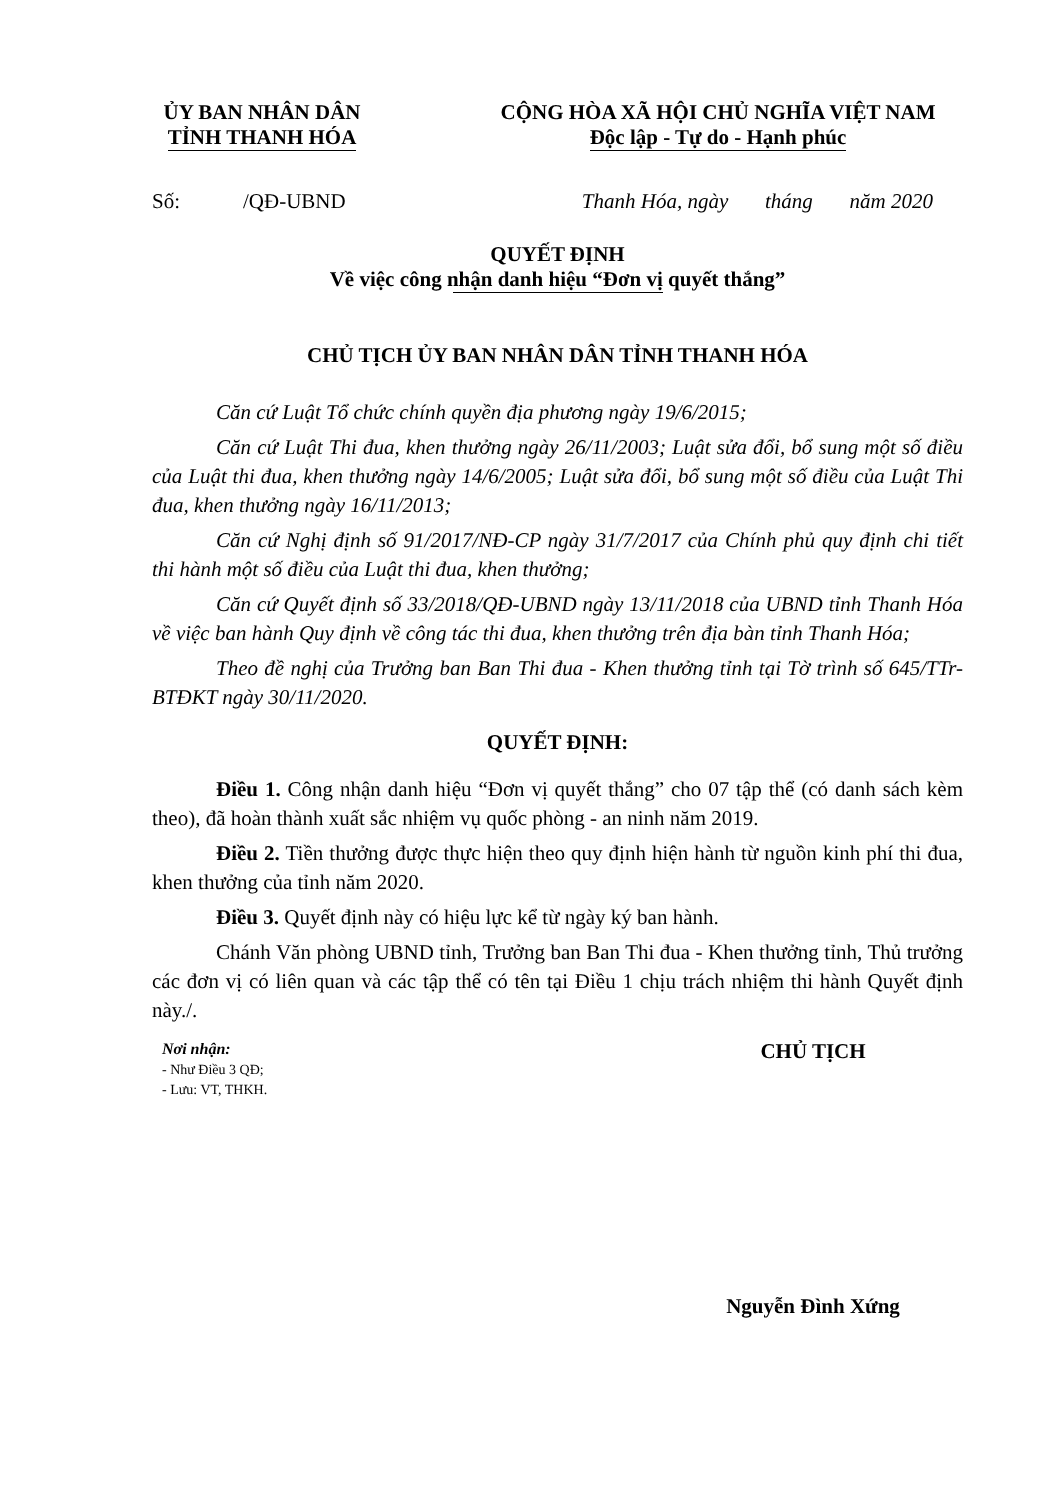ỦY BAN NHÂN DÂN
TỈNH THANH HÓA
CỘNG HÒA XÃ HỘI CHỦ NGHĨA VIỆT NAM
Độc lập - Tự do - Hạnh phúc
Số: /QĐ-UBND Thanh Hóa, ngày tháng năm 2020
QUYẾT ĐỊNH
Về việc công nhận danh hiệu “Đơn vị quyết thắng”
CHỦ TỊCH ỦY BAN NHÂN DÂN TỈNH THANH HÓA
Căn cứ Luật Tổ chức chính quyền địa phương ngày 19/6/2015;
Căn cứ Luật Thi đua, khen thưởng ngày 26/11/2003; Luật sửa đổi, bổ sung một số điều của Luật thi đua, khen thưởng ngày 14/6/2005; Luật sửa đổi, bổ sung một số điều của Luật Thi đua, khen thưởng ngày 16/11/2013;
Căn cứ Nghị định số 91/2017/NĐ-CP ngày 31/7/2017 của Chính phủ quy định chi tiết thi hành một số điều của Luật thi đua, khen thưởng;
Căn cứ Quyết định số 33/2018/QĐ-UBND ngày 13/11/2018 của UBND tỉnh Thanh Hóa về việc ban hành Quy định về công tác thi đua, khen thưởng trên địa bàn tỉnh Thanh Hóa;
Theo đề nghị của Trưởng ban Ban Thi đua - Khen thưởng tỉnh tại Tờ trình số 645/TTr-BTĐKT ngày 30/11/2020.
QUYẾT ĐỊNH:
Điều 1. Công nhận danh hiệu “Đơn vị quyết thắng” cho 07 tập thể (có danh sách kèm theo), đã hoàn thành xuất sắc nhiệm vụ quốc phòng - an ninh năm 2019.
Điều 2. Tiền thưởng được thực hiện theo quy định hiện hành từ nguồn kinh phí thi đua, khen thưởng của tỉnh năm 2020.
Điều 3. Quyết định này có hiệu lực kể từ ngày ký ban hành.
Chánh Văn phòng UBND tỉnh, Trưởng ban Ban Thi đua - Khen thưởng tỉnh, Thủ trưởng các đơn vị có liên quan và các tập thể có tên tại Điều 1 chịu trách nhiệm thi hành Quyết định này./.
Nơi nhận:
- Như Điều 3 QĐ;
- Lưu: VT, THKH.
CHỦ TỊCH
Nguyễn Đình Xứng